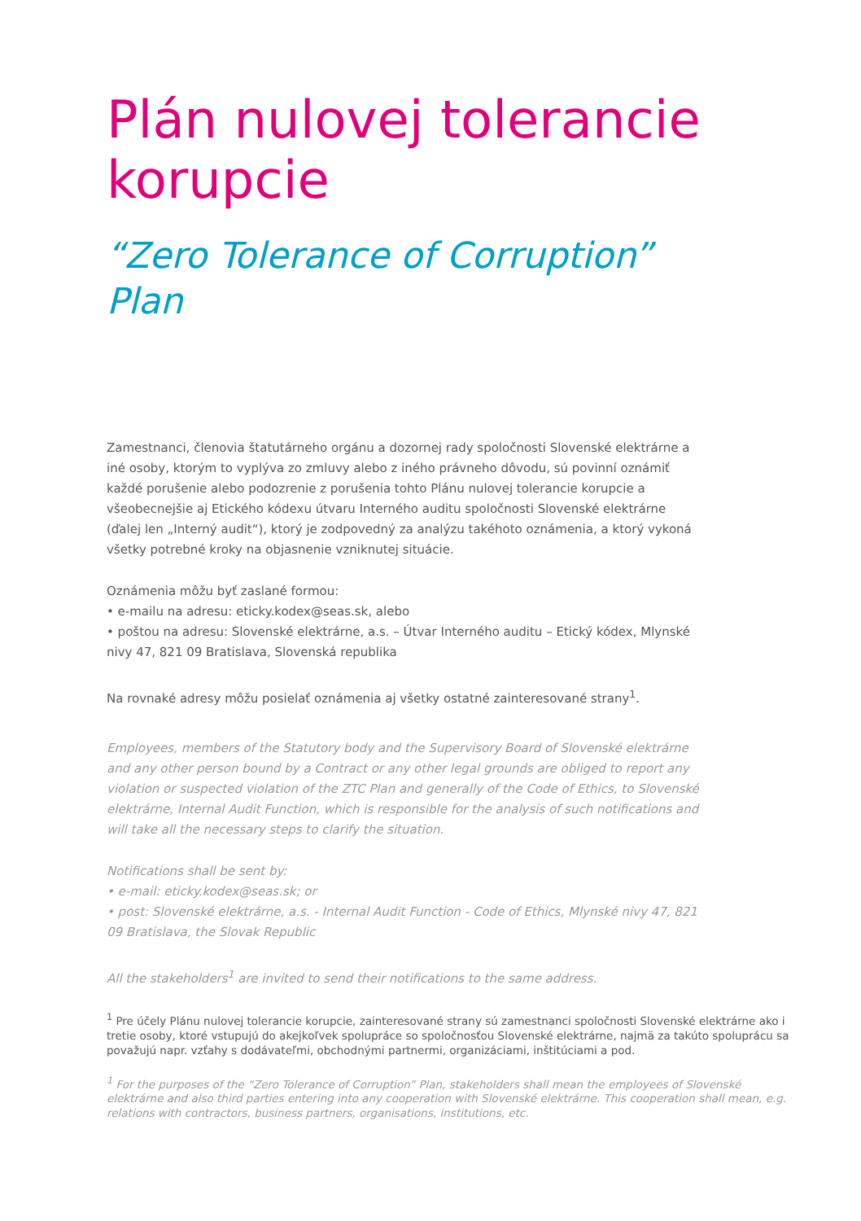Plán nulovej tolerancie korupcie
“Zero Tolerance of Corruption” Plan
Zamestnanci, členovia štatutárneho orgánu a dozornej rady spoločnosti Slovenské elektrárne a iné osoby, ktorým to vyplýva zo zmluvy alebo z iného právneho dôvodu, sú povinní oznámiť každé porušenie alebo podozrenie z porušenia tohto Plánu nulovej tolerancie korupcie a všeobecnejšie aj Etického kódexu útvaru Interného auditu spoločnosti Slovenské elektrárne (ďalej len „Interný audit“), ktorý je zodpovedný za analýzu takéhoto oznámenia, a ktorý vykoná všetky potrebné kroky na objasnenie vzniknutej situácie.
Oznámenia môžu byť zaslané formou:
• e-mailu na adresu: eticky.kodex@seas.sk, alebo
• poštou na adresu: Slovenské elektrárne, a.s. – Útvar Interného auditu – Etický kódex, Mlynské nivy 47, 821 09 Bratislava, Slovenská republika
Na rovnaké adresy môžu posielať oznámenia aj všetky ostatné zainteresované strany<sup>1</sup>.
Employees, members of the Statutory body and the Supervisory Board of Slovenské elektrárne and any other person bound by a Contract or any other legal grounds are obliged to report any violation or suspected violation of the ZTC Plan and generally of the Code of Ethics, to Slovenské elektrárne, Internal Audit Function, which is responsible for the analysis of such notifications and will take all the necessary steps to clarify the situation.
Notifications shall be sent by:
• e-mail: eticky.kodex@seas.sk; or
• post: Slovenské elektrárne, a.s. - Internal Audit Function - Code of Ethics, Mlynské nivy 47, 821 09 Bratislava, the Slovak Republic
All the stakeholders<sup>1</sup> are invited to send their notifications to the same address.
<sup>1</sup> Pre účely Plánu nulovej tolerancie korupcie, zainteresované strany sú zamestnanci spoločnosti Slovenské elektrárne ako i tretie osoby, ktoré vstupujú do akejkoľvek spolupráce so spoločnosťou Slovenské elektrárne, najmä za takúto spoluprácu sa považujú napr. vzťahy s dodávateľmi, obchodnými partnermi, organizáciami, inštitúciami a pod.
<sup>1</sup> For the purposes of the “Zero Tolerance of Corruption” Plan, stakeholders shall mean the employees of Slovenské elektrárne and also third parties entering into any cooperation with Slovenské elektrárne. This cooperation shall mean, e.g. relations with contractors, business partners, organisations, institutions, etc.